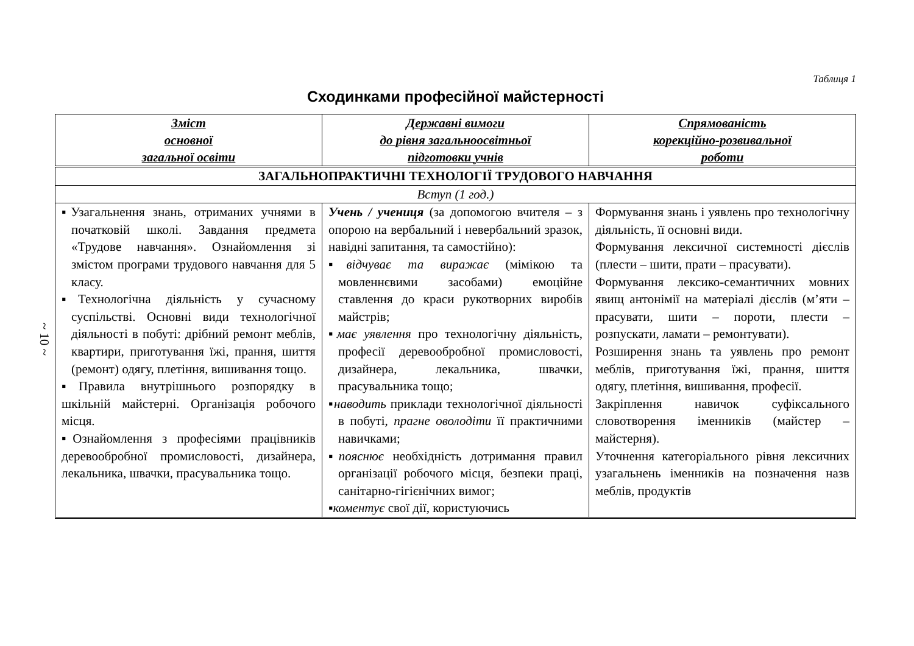~ 10 ~
Таблиця 1
Сходинками професійної майстерності
| Зміст основної загальної освіти | Державні вимоги до рівня загальноосвітньої підготовки учнів | Спрямованість корекційно-розвивальної роботи |
| --- | --- | --- |
| ЗАГАЛЬНОПРАКТИЧНІ ТЕХНОЛОГІЇ ТРУДОВОГО НАВЧАННЯ | | |
| Вступ (1 год.) | | |
| ▪Узагальнення знань, отриманих учнями в початковій школі. Завдання предмета «Трудове навчання». Ознайомлення зі змістом програми трудового навчання для 5 класу. ▪Технологічна діяльність у сучасному суспільстві. Основні види технологічної діяльності в побуті: дрібний ремонт меблів, квартири, приготування їжі, прання, шиття (ремонт) одягу, плетіння, вишивання тощо. ▪Правила внутрішнього розпорядку в шкільній майстерні. Організація робочого місця. ▪Ознайомлення з професіями працівників деревообробної промисловості, дизайнера, лекальника, швачки, прасувальника тощо. | Учень / учениця (за допомогою вчителя – з опорою на вербальний і невербальний зразок, навідні запитання, та самостійно): ▪ відчуває та виражає (мімікою та мовленнєвими засобами) емоційне ставлення до краси рукотворних виробів майстрів; ▪ має уявлення про технологічну діяльність, професії деревообробної промисловості, дизайнера, лекальника, швачки, прасувальника тощо; ▪ наводить приклади технологічної діяльності в побуті, прагне оволодіти її практичними навичками; ▪ пояснює необхідність дотримання правил організації робочого місця, безпеки праці, санітарно-гігієнічних вимог; ▪ коментує свої дії, користуючись | Формування знань і уявлень про технологічну діяльність, її основні види. Формування лексичної системності дієслів (плести – шити, прати – прасувати). Формування лексико-семантичних мовних явищ антонімії на матеріалі дієслів (м’яти – прасувати, шити – пороти, плести – розпускати, ламати – ремонтувати). Розширення знань та уявлень про ремонт меблів, приготування їжі, прання, шиття одягу, плетіння, вишивання, професії. Закріплення навичок суфіксального словотворення іменників (майстер – майстерня). Уточнення категоріального рівня лексичних узагальнень іменників на позначення назв меблів, продуктів |